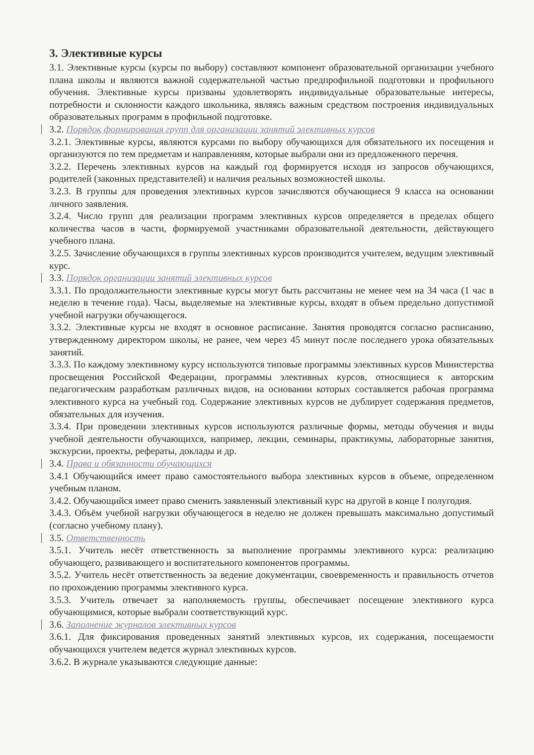3. Элективные курсы
3.1. Элективные курсы (курсы по выбору) составляют компонент образовательной организации учебного плана школы и являются важной содержательной частью предпрофильной подготовки и профильного обучения. Элективные курсы призваны удовлетворять индивидуальные образовательные интересы, потребности и склонности каждого школьника, являясь важным средством построения индивидуальных образовательных программ в профильной подготовке.
3.2. Порядок формирования групп для организации занятий элективных курсов
3.2.1. Элективные курсы, являются курсами по выбору обучающихся для обязательного их посещения и организуются по тем предметам и направлениям, которые выбрали они из предложенного перечня.
3.2.2. Перечень элективных курсов на каждый год формируется исходя из запросов обучающихся, родителей (законных представителей) и наличия реальных возможностей школы.
3.2.3. В группы для проведения элективных курсов зачисляются обучающиеся 9 класса на основании личного заявления.
3.2.4. Число групп для реализации программ элективных курсов определяется в пределах общего количества часов в части, формируемой участниками образовательной деятельности, действующего учебного плана.
3.2.5. Зачисление обучающихся в группы элективных курсов производится учителем, ведущим элективный курс.
3.3. Порядок организации занятий элективных курсов
3.3.1. По продолжительности элективные курсы могут быть рассчитаны не менее чем на 34 часа (1 час в неделю в течение года). Часы, выделяемые на элективные курсы, входят в объем предельно допустимой учебной нагрузки обучающегося.
3.3.2. Элективные курсы не входят в основное расписание. Занятия проводятся согласно расписанию, утвержденному директором школы, не ранее, чем через 45 минут после последнего урока обязательных занятий.
3.3.3. По каждому элективному курсу используются типовые программы элективных курсов Министерства просвещения Российской Федерации, программы элективных курсов, относящиеся к авторским педагогическим разработкам различных видов, на основании которых составляется рабочая программа элективного курса на учебный год. Содержание элективных курсов не дублирует содержания предметов, обязательных для изучения.
3.3.4. При проведении элективных курсов используются различные формы, методы обучения и виды учебной деятельности обучающихся, например, лекции, семинары, практикумы, лабораторные занятия, экскурсии, проекты, рефераты, доклады и др.
3.4. Права и обязанности обучающихся
3.4.1 Обучающийся имеет право самостоятельного выбора элективных курсов в объеме, определенном учебным планом.
3.4.2. Обучающийся имеет право сменить заявленный элективный курс на другой в конце I полугодия.
3.4.3. Объём учебной нагрузки обучающегося в неделю не должен превышать максимально допустимый (согласно учебному плану).
3.5. Ответственность
3.5.1. Учитель несёт ответственность за выполнение программы элективного курса: реализацию обучающего, развивающего и воспитательного компонентов программы.
3.5.2. Учитель несёт ответственность за ведение документации, своевременность и правильность отчетов по прохождению программы элективного курса.
3.5.3. Учитель отвечает за наполняемость группы, обеспечивает посещение элективного курса обучающимися, которые выбрали соответствующий курс.
3.6. Заполнение журналов элективных курсов
3.6.1. Для фиксирования проведенных занятий элективных курсов, их содержания, посещаемости обучающихся учителем ведется журнал элективных курсов.
3.6.2. В журнале указываются следующие данные: